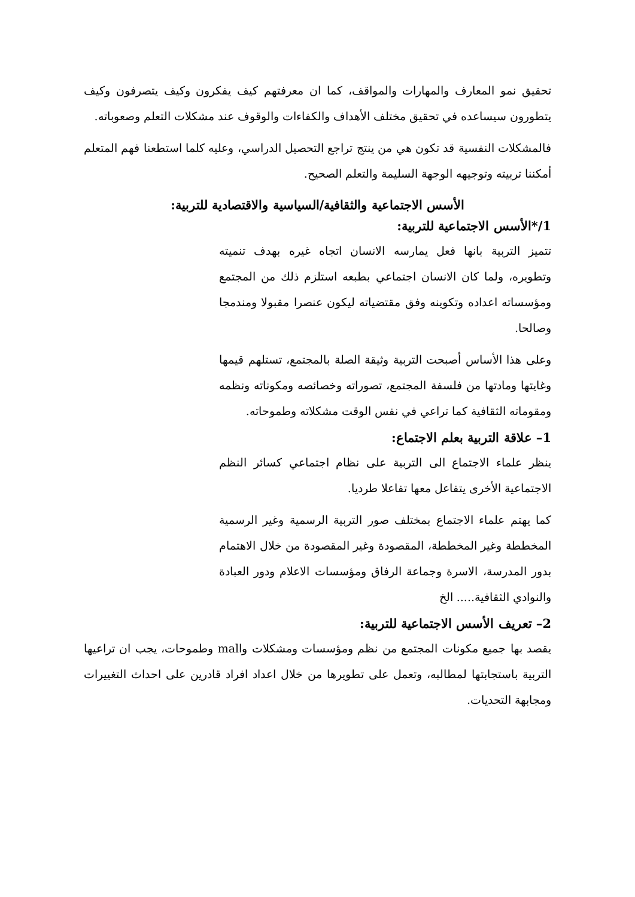تحقيق نمو المعارف والمهارات والمواقف، كما ان معرفتهم كيف يفكرون وكيف يتصرفون وكيف يتطورون سيساعده في تحقيق مختلف الأهداف والكفاءات والوقوف عند مشكلات التعلم وصعوباته.
فالمشكلات النفسية قد تكون هي من ينتج تراجع التحصيل الدراسي، وعليه كلما استطعنا فهم المتعلم أمكننا تربيته وتوجيهه الوجهة السليمة والتعلم الصحيح.
الأسس الاجتماعية والثقافية/السياسية والاقتصادية للتربية:
1/*الأسس الاجتماعية للتربية:
تتميز التربية بانها فعل يمارسه الانسان اتجاه غيره بهدف تنميته وتطويره، ولما كان الانسان اجتماعي بطبعه استلزم ذلك من المجتمع ومؤسساته اعداده وتكوينه وفق مقتضياته ليكون عنصرا مقبولا ومندمجا وصالحا.
وعلى هذا الأساس أصبحت التربية وثيقة الصلة بالمجتمع، تستلهم قيمها وغايتها ومادتها من فلسفة المجتمع، تصوراته وخصائصه ومكوناته ونظمه ومقوماته الثقافية كما تراعي في نفس الوقت مشكلاته وطموحاته.
1– علاقة التربية بعلم الاجتماع:
ينظر علماء الاجتماع الى التربية على نظام اجتماعي كسائر النظم الاجتماعية الأخرى يتفاعل معها تفاعلا طرديا.
كما يهتم علماء الاجتماع بمختلف صور التربية الرسمية وغير الرسمية المخططة وغير المخططة، المقصودة وغير المقصودة من خلال الاهتمام بدور المدرسة، الاسرة وجماعة الرفاق ومؤسسات الاعلام ودور العبادة والنوادي الثقافية..... الخ
2– تعريف الأسس الاجتماعية للتربية:
يقصد بها جميع مكونات المجتمع من نظم ومؤسسات ومشكلات واmal وطموحات، يجب ان تراعيها التربية باستجابتها لمطالبه، وتعمل على تطويرها من خلال اعداد افراد قادرين على احداث التغييرات ومجابهة التحديات.